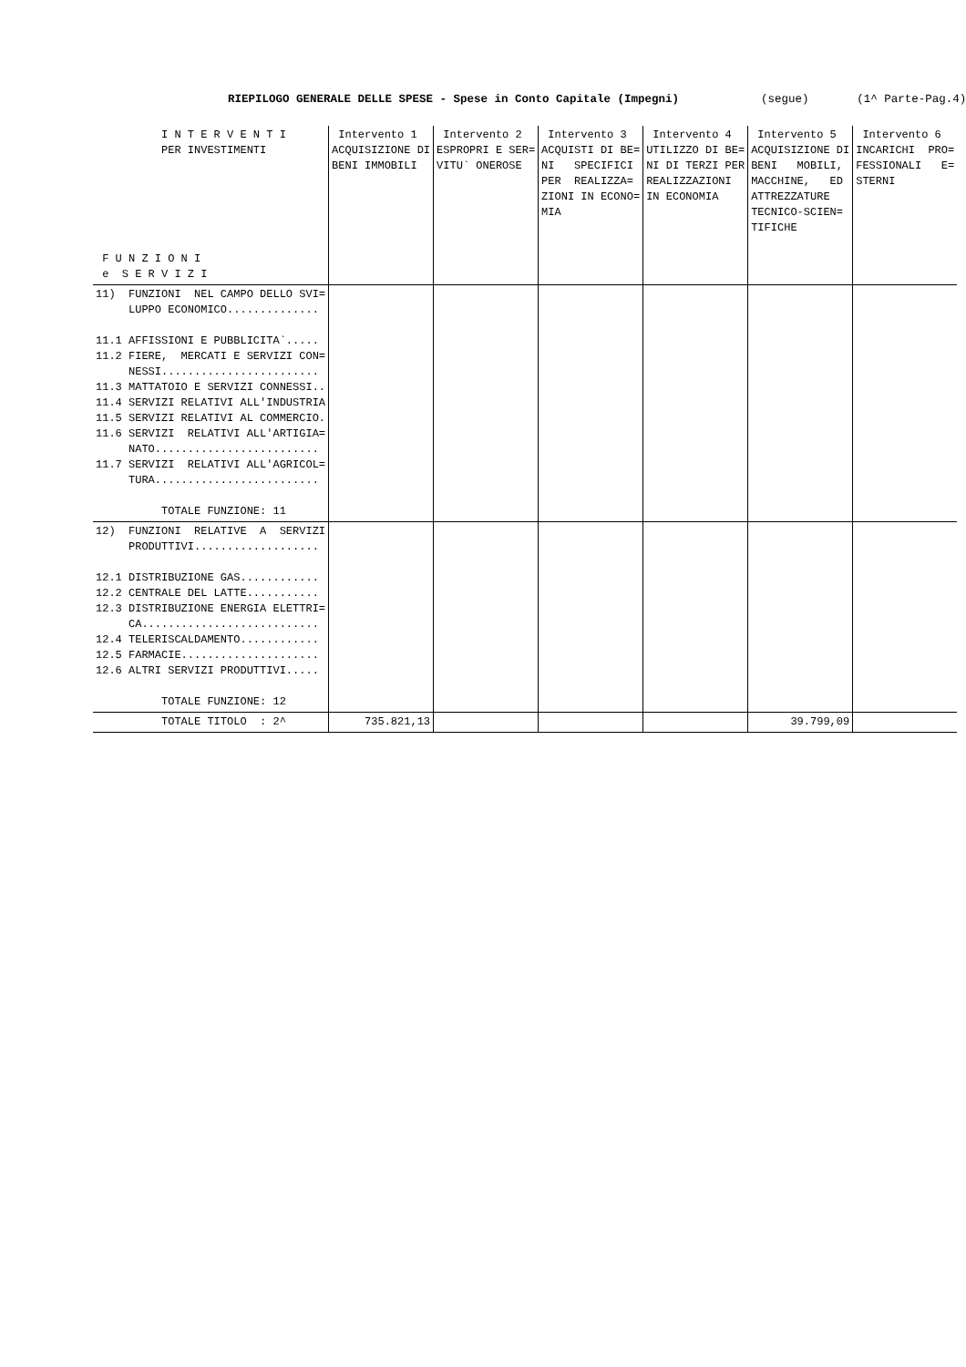RIEPILOGO GENERALE DELLE SPESE - Spese in Conto Capitale (Impegni) (segue) (1^ Parte-Pag.4)
| I N T E R V E N T I PER INVESTIMENTI F U N Z I O N I e S E R V I Z I | Intervento 1 ACQUISIZIONE DI BENI IMMOBILI | Intervento 2 ESPROPRI E SER= VITU` ONEROSE | Intervento 3 ACQUISTI DI BE= NI SPECIFICI PER REALIZZA= ZIONI IN ECONO= MIA | Intervento 4 UTILIZZO DI BE= NI DI TERZI PER REALIZZAZIONI IN ECONOMIA | Intervento 5 ACQUISIZIONE DI BENI MOBILI, MACCHINE, ED ATTREZZATURE TECNICO-SCIEN= TIFICHE | Intervento 6 INCARICHI PRO= FESSIONALI E= STERNI |
| 11) FUNZIONI NEL CAMPO DELLO SVI= LUPPO ECONOMICO.............. 11.1 AFFISSIONI E PUBBLICITA`..... 11.2 FIERE, MERCATI E SERVIZI CON= NESSI........................ 11.3 MATTATOIO E SERVIZI CONNESSI.. 11.4 SERVIZI RELATIVI ALL'INDUSTRIA 11.5 SERVIZI RELATIVI AL COMMERCIO. 11.6 SERVIZI RELATIVI ALL'ARTIGIA= NATO......................... 11.7 SERVIZI RELATIVI ALL'AGRICOL= TURA......................... TOTALE FUNZIONE: 11 | | | | | | |
| 12) FUNZIONI RELATIVE A SERVIZI PRODUTTIVI................... 12.1 DISTRIBUZIONE GAS............ 12.2 CENTRALE DEL LATTE........... 12.3 DISTRIBUZIONE ENERGIA ELETTRI= CA........................... 12.4 TELERISCALDAMENTO............ 12.5 FARMACIE..................... 12.6 ALTRI SERVIZI PRODUTTIVI..... TOTALE FUNZIONE: 12 | | | | | | |
| TOTALE TITOLO : 2^ | 735.821,13 | | | | 39.799,09 | |